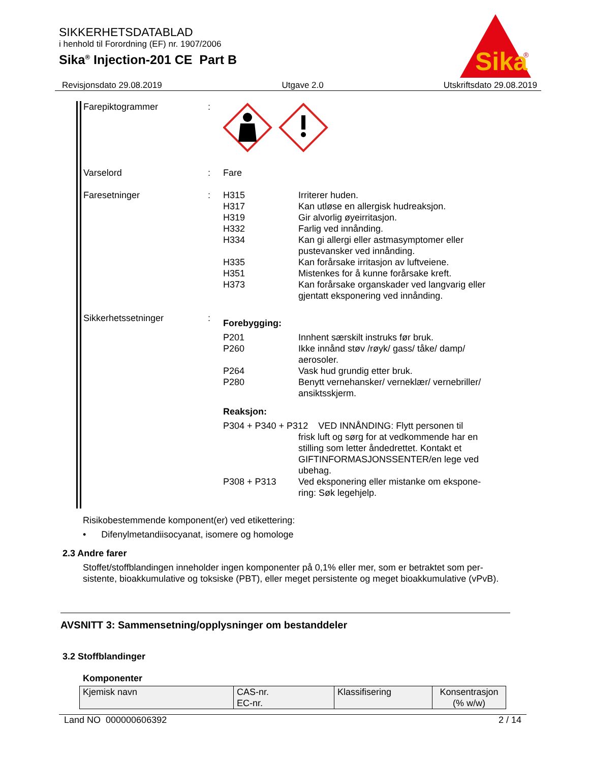SIKKERHETSDATABLAD
i henhold til Forordning (EF) nr. 1907/2006
Sika<sup>®</sup> Injection-201 CE Part B
Sika
®
Revisjonsdato 29.08.2019 Utgave 2.0 Utskriftsdato 29.08.2019
Farepiktogrammer :
Varselord : Fare
Faresetninger :
H315 Irriterer huden.
H317 Kan utløse en allergisk hudreaksjon.
H319 Gir alvorlig øyeirritasjon.
H332 Farlig ved innånding.
H334 Kan gi allergi eller astmasymptomer eller pustevansker ved innånding.
H335 Kan forårsake irritasjon av luftveiene.
H351 Mistenkes for å kunne forårsake kreft.
H373 Kan forårsake organskader ved langvarig eller gjentatt eksponering ved innånding.
Sikkerhetssetninger :
Forebygging:
P201 Innhent særskilt instruks før bruk.
P260 Ikke innånd støv /røyk/ gass/ tåke/ damp/ aerosoler.
P264 Vask hud grundig etter bruk.
P280 Benytt vernehansker/ verneklær/ vernebriller/ ansiktsskjerm.
Reaksjon:
P304 + P340 + P312 VED INNÅNDING: Flytt personen til
frisk luft og sørg for at vedkommende har en stilling som letter åndedrettet. Kontakt et GIFTINFORMASJONSSENTER/en lege ved ubehag.
P308 + P313 Ved eksponering eller mistanke om ekspone-ring: Søk legehjelp.
Risikobestemmende komponent(er) ved etikettering:
• Difenylmetandiisocyanat, isomere og homologe
2.3 Andre farer
Stoffet/stoffblandingen inneholder ingen komponenter på 0,1% eller mer, som er betraktet som per-sistente, bioakkumulative og toksiske (PBT), eller meget persistente og meget bioakkumulative (vPvB).
AVSNITT 3: Sammensetning/opplysninger om bestanddeler
3.2 Stoffblandinger
Komponenter
| Kjemisk navn | CAS-nr. EC-nr. | Klassifisering | Konsentrasjon (% w/w) |
Land NO 000000606392 2 / 14